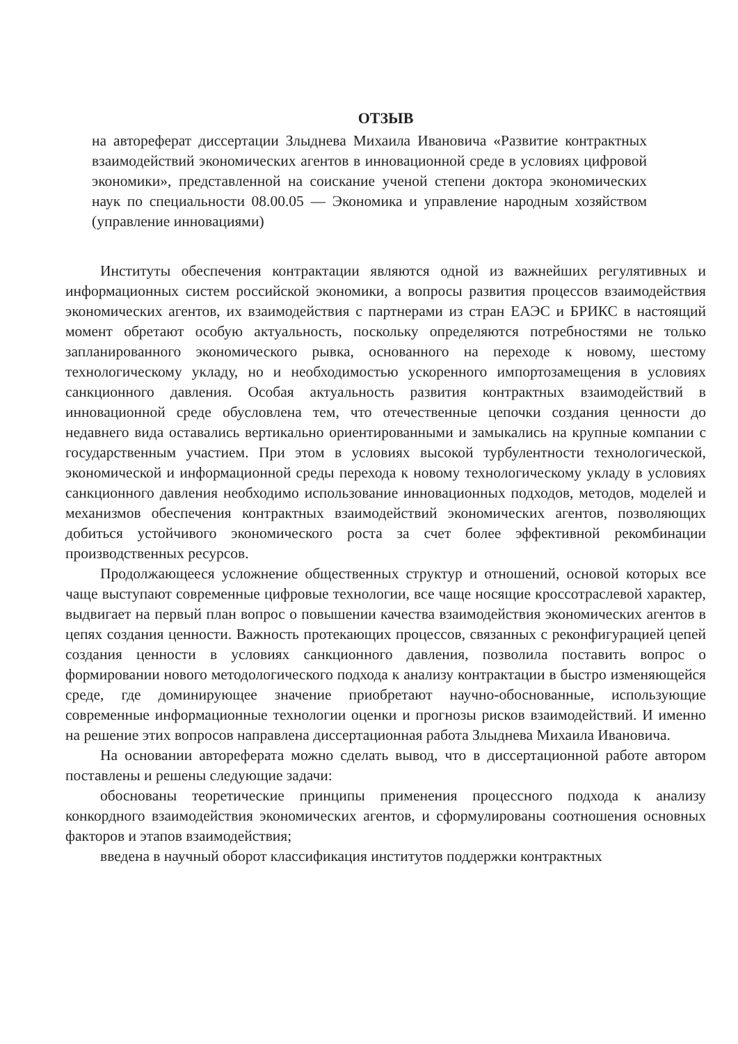ОТЗЫВ
на автореферат диссертации Злыднева Михаила Ивановича «Развитие контрактных взаимодействий экономических агентов в инновационной среде в условиях цифровой экономики», представленной на соискание ученой степени доктора экономических наук по специальности 08.00.05 — Экономика и управление народным хозяйством (управление инновациями)
Институты обеспечения контрактации являются одной из важнейших регулятивных и информационных систем российской экономики, а вопросы развития процессов взаимодействия экономических агентов, их взаимодействия с партнерами из стран ЕАЭС и БРИКС в настоящий момент обретают особую актуальность, поскольку определяются потребностями не только запланированного экономического рывка, основанного на переходе к новому, шестому технологическому укладу, но и необходимостью ускоренного импортозамещения в условиях санкционного давления. Особая актуальность развития контрактных взаимодействий в инновационной среде обусловлена тем, что отечественные цепочки создания ценности до недавнего вида оставались вертикально ориентированными и замыкались на крупные компании с государственным участием. При этом в условиях высокой турбулентности технологической, экономической и информационной среды перехода к новому технологическому укладу в условиях санкционного давления необходимо использование инновационных подходов, методов, моделей и механизмов обеспечения контрактных взаимодействий экономических агентов, позволяющих добиться устойчивого экономического роста за счет более эффективной рекомбинации производственных ресурсов.
Продолжающееся усложнение общественных структур и отношений, основой которых все чаще выступают современные цифровые технологии, все чаще носящие кроссотраслевой характер, выдвигает на первый план вопрос о повышении качества взаимодействия экономических агентов в цепях создания ценности. Важность протекающих процессов, связанных с реконфигурацией цепей создания ценности в условиях санкционного давления, позволила поставить вопрос о формировании нового методологического подхода к анализу контрактации в быстро изменяющейся среде, где доминирующее значение приобретают научно-обоснованные, использующие современные информационные технологии оценки и прогнозы рисков взаимодействий. И именно на решение этих вопросов направлена диссертационная работа Злыднева Михаила Ивановича.
На основании автореферата можно сделать вывод, что в диссертационной работе автором поставлены и решены следующие задачи:
обоснованы теоретические принципы применения процессного подхода к анализу конкордного взаимодействия экономических агентов, и сформулированы соотношения основных факторов и этапов взаимодействия;
введена в научный оборот классификация институтов поддержки контрактных